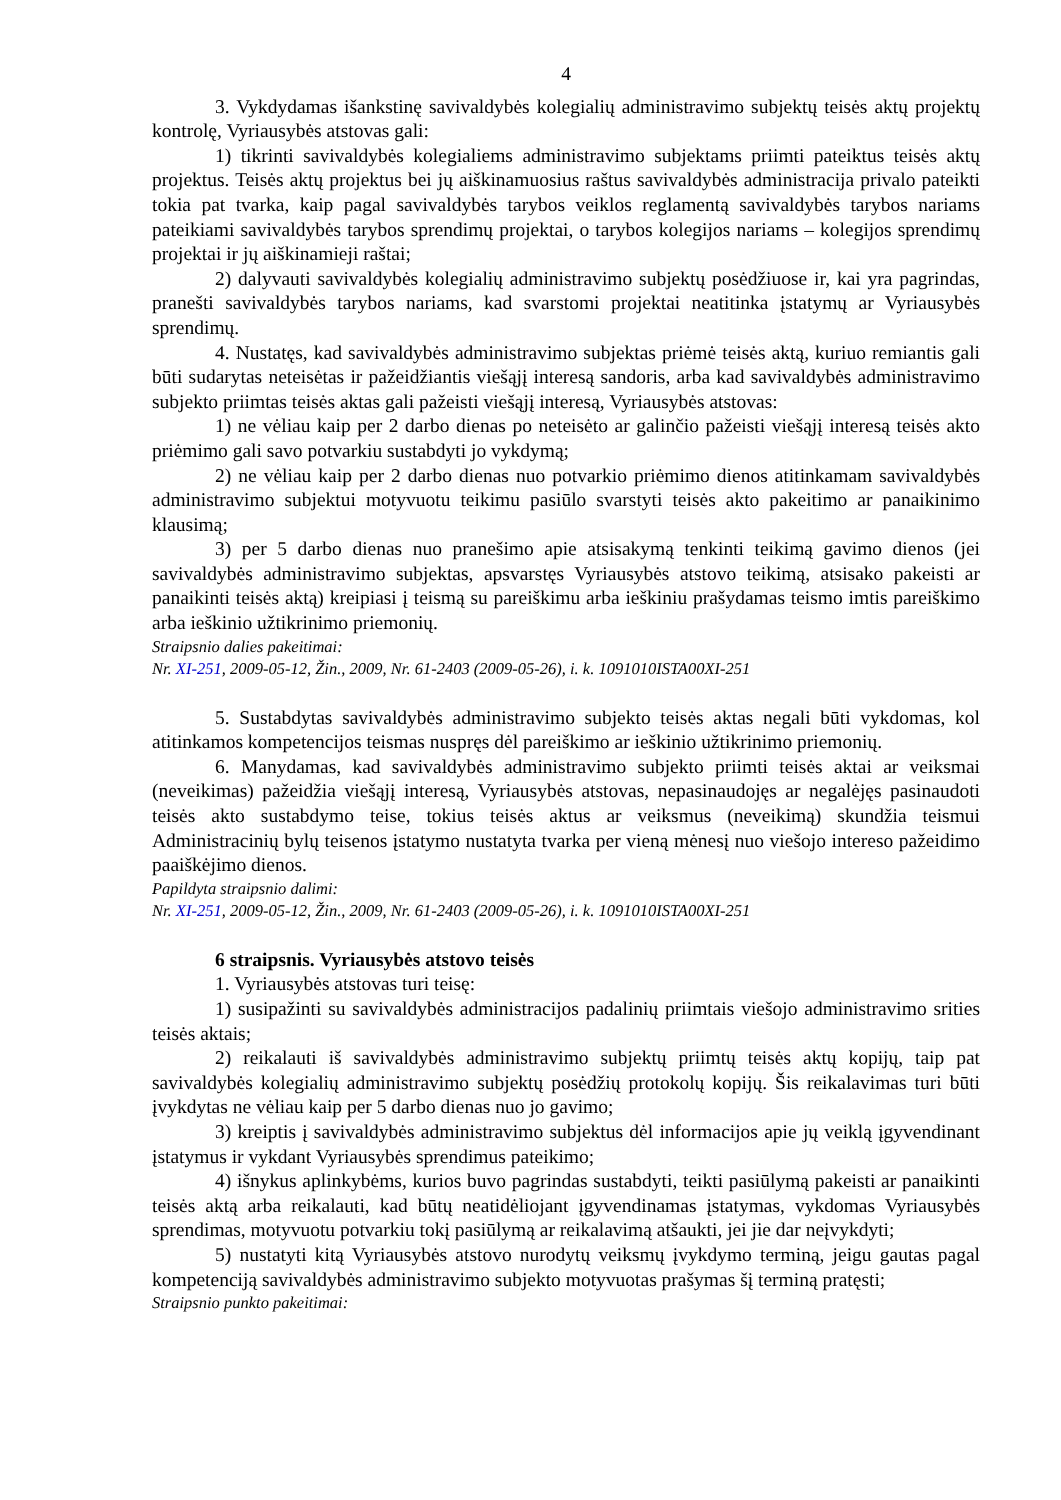4
3. Vykdydamas išankstinę savivaldybės kolegialių administravimo subjektų teisės aktų projektų kontrolę, Vyriausybės atstovas gali:
1) tikrinti savivaldybės kolegialiems administravimo subjektams priimti pateiktus teisės aktų projektus. Teisės aktų projektus bei jų aiškinamuosius raštus savivaldybės administracija privalo pateikti tokia pat tvarka, kaip pagal savivaldybės tarybos veiklos reglamentą savivaldybės tarybos nariams pateikiami savivaldybės tarybos sprendimų projektai, o tarybos kolegijos nariams – kolegijos sprendimų projektai ir jų aiškinamieji raštai;
2) dalyvauti savivaldybės kolegialių administravimo subjektų posėdžiuose ir, kai yra pagrindas, pranešti savivaldybės tarybos nariams, kad svarstomi projektai neatitinka įstatymų ar Vyriausybės sprendimų.
4. Nustatęs, kad savivaldybės administravimo subjektas priėmė teisės aktą, kuriuo remiantis gali būti sudarytas neteisėtas ir pažeidžiantis viešąjį interesą sandoris, arba kad savivaldybės administravimo subjekto priimtas teisės aktas gali pažeisti viešąjį interesą, Vyriausybės atstovas:
1) ne vėliau kaip per 2 darbo dienas po neteisėto ar galinčio pažeisti viešąjį interesą teisės akto priėmimo gali savo potvarkiu sustabdyti jo vykdymą;
2) ne vėliau kaip per 2 darbo dienas nuo potvarkio priėmimo dienos atitinkamam savivaldybės administravimo subjektui motyvuotu teikimu pasiūlo svarstyti teisės akto pakeitimo ar panaikinimo klausimą;
3) per 5 darbo dienas nuo pranešimo apie atsisakymą tenkinti teikimą gavimo dienos (jei savivaldybės administravimo subjektas, apsvarstęs Vyriausybės atstovo teikimą, atsisako pakeisti ar panaikinti teisės aktą) kreipiasi į teismą su pareiškimu arba ieškiniu prašydamas teismo imtis pareiškimo arba ieškinio užtikrinimo priemonių.
Straipsnio dalies pakeitimai:
Nr. XI-251, 2009-05-12, Žin., 2009, Nr. 61-2403 (2009-05-26), i. k. 1091010ISTA00XI-251
5. Sustabdytas savivaldybės administravimo subjekto teisės aktas negali būti vykdomas, kol atitinkamos kompetencijos teismas nuspręs dėl pareiškimo ar ieškinio užtikrinimo priemonių.
6. Manydamas, kad savivaldybės administravimo subjekto priimti teisės aktai ar veiksmai (neveikimas) pažeidžia viešąjį interesą, Vyriausybės atstovas, nepasinaudojęs ar negalėjęs pasinaudoti teisės akto sustabdymo teise, tokius teisės aktus ar veiksmus (neveikimą) skundžia teismui Administracinių bylų teisenos įstatymo nustatyta tvarka per vieną mėnesį nuo viešojo intereso pažeidimo paaiškėjimo dienos.
Papildyta straipsnio dalimi:
Nr. XI-251, 2009-05-12, Žin., 2009, Nr. 61-2403 (2009-05-26), i. k. 1091010ISTA00XI-251
6 straipsnis. Vyriausybės atstovo teisės
1. Vyriausybės atstovas turi teisę:
1) susipažinti su savivaldybės administracijos padalinių priimtais viešojo administravimo srities teisės aktais;
2) reikalauti iš savivaldybės administravimo subjektų priimtų teisės aktų kopijų, taip pat savivaldybės kolegialių administravimo subjektų posėdžių protokolų kopijų. Šis reikalavimas turi būti įvykdytas ne vėliau kaip per 5 darbo dienas nuo jo gavimo;
3) kreiptis į savivaldybės administravimo subjektus dėl informacijos apie jų veiklą įgyvendinant įstatymus ir vykdant Vyriausybės sprendimus pateikimo;
4) išnykus aplinkybėms, kurios buvo pagrindas sustabdyti, teikti pasiūlymą pakeisti ar panaikinti teisės aktą arba reikalauti, kad būtų neatidėliojant įgyvendinamas įstatymas, vykdomas Vyriausybės sprendimas, motyvuotu potvarkiu tokį pasiūlymą ar reikalavimą atšaukti, jei jie dar neįvykdyti;
5) nustatyti kitą Vyriausybės atstovo nurodytų veiksmų įvykdymo terminą, jeigu gautas pagal kompetenciją savivaldybės administravimo subjekto motyvuotas prašymas šį terminą pratęsti;
Straipsnio punkto pakeitimai: